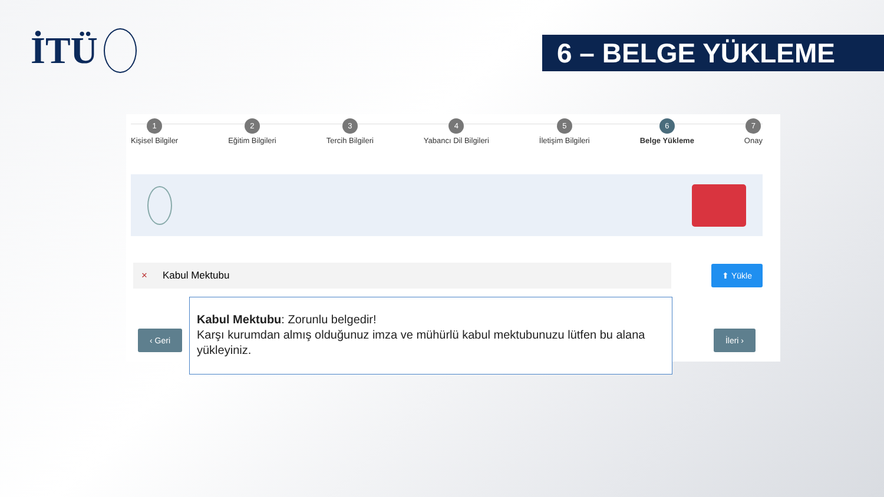İTÜ
6 – BELGE YÜKLEME
1
Kişisel Bilgiler
2
Eğitim Bilgileri
3
Tercih Bilgileri
4
Yabancı Dil Bilgileri
5
İletişim Bilgileri
6
Belge Yükleme
7
Onay
× Kabul Mektubu
⬆ Yükle
‹ Geri İleri ›
Kabul Mektubu: Zorunlu belgedir!
Karşı kurumdan almış olduğunuz imza ve mühürlü kabul mektubunuzu lütfen bu alana yükleyiniz.